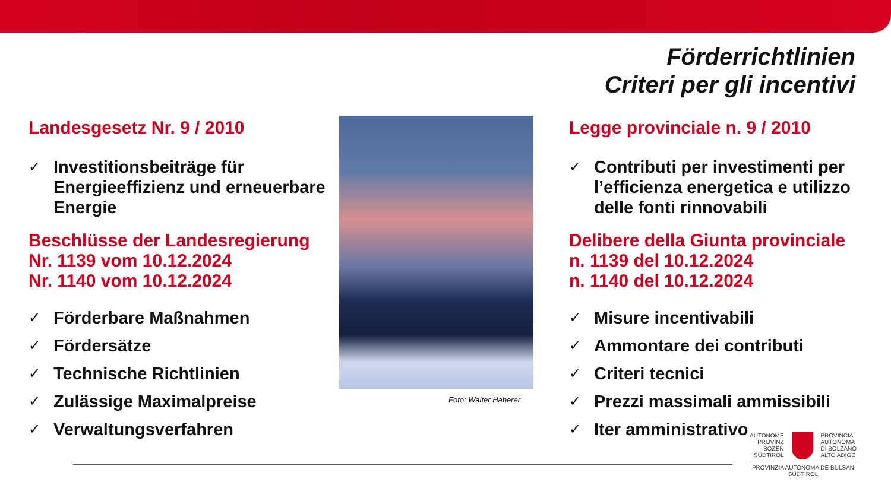Förderrichtlinien
Criteri per gli incentivi
Landesgesetz Nr. 9 / 2010
✓ Investitionsbeiträge für Energieeffizienz und erneuerbare Energie
Beschlüsse der Landesregierung
Nr. 1139 vom 10.12.2024
Nr. 1140 vom 10.12.2024
✓ Förderbare Maßnahmen
✓ Fördersätze
✓ Technische Richtlinien
✓ Zulässige Maximalpreise
✓ Verwaltungsverfahren
Foto: Walter Haberer
Legge provinciale n. 9 / 2010
✓ Contributi per investimenti per l’efficienza energetica e utilizzo delle fonti rinnovabili
Delibere della Giunta provinciale
n. 1139 del 10.12.2024
n. 1140 del 10.12.2024
✓ Misure incentivabili
✓ Ammontare dei contributi
✓ Criteri tecnici
✓ Prezzi massimali ammissibili
✓ Iter amministrativo
AUTONOME
PROVINZ
BOZEN
SÜDTIROL
PROVINCIA
AUTONOMA
DI BOLZANO
ALTO ADIGE
PROVINZIA AUTONOMA DE BULSAN
SÜDTIROL